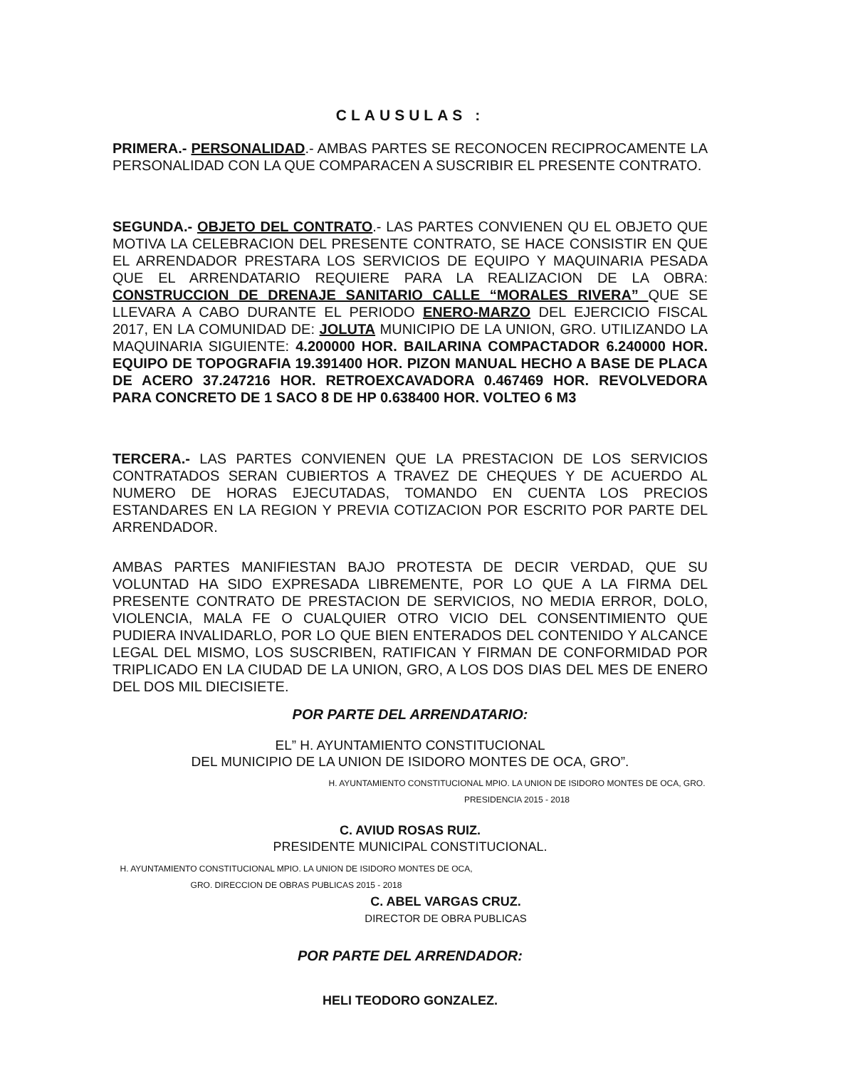CLAUSULAS :
PRIMERA.- PERSONALIDAD.- AMBAS PARTES SE RECONOCEN RECIPROCAMENTE LA PERSONALIDAD CON LA QUE COMPARACEN A SUSCRIBIR EL PRESENTE CONTRATO.
SEGUNDA.- OBJETO DEL CONTRATO.- LAS PARTES CONVIENEN QU EL OBJETO QUE MOTIVA LA CELEBRACION DEL PRESENTE CONTRATO, SE HACE CONSISTIR EN QUE EL ARRENDADOR PRESTARA LOS SERVICIOS DE EQUIPO Y MAQUINARIA PESADA QUE EL ARRENDATARIO REQUIERE PARA LA REALIZACION DE LA OBRA: CONSTRUCCION DE DRENAJE SANITARIO CALLE “MORALES RIVERA” QUE SE LLEVARA A CABO DURANTE EL PERIODO ENERO-MARZO DEL EJERCICIO FISCAL 2017, EN LA COMUNIDAD DE: JOLUTA MUNICIPIO DE LA UNION, GRO. UTILIZANDO LA MAQUINARIA SIGUIENTE: 4.200000 HOR. BAILARINA COMPACTADOR 6.240000 HOR. EQUIPO DE TOPOGRAFIA 19.391400 HOR. PIZON MANUAL HECHO A BASE DE PLACA DE ACERO 37.247216 HOR. RETROEXCAVADORA 0.467469 HOR. REVOLVEDORA PARA CONCRETO DE 1 SACO 8 DE HP 0.638400 HOR. VOLTEO 6 M3
TERCERA.- LAS PARTES CONVIENEN QUE LA PRESTACION DE LOS SERVICIOS CONTRATADOS SERAN CUBIERTOS A TRAVEZ DE CHEQUES Y DE ACUERDO AL NUMERO DE HORAS EJECUTADAS, TOMANDO EN CUENTA LOS PRECIOS ESTANDARES EN LA REGION Y PREVIA COTIZACION POR ESCRITO POR PARTE DEL ARRENDADOR.
AMBAS PARTES MANIFIESTAN BAJO PROTESTA DE DECIR VERDAD, QUE SU VOLUNTAD HA SIDO EXPRESADA LIBREMENTE, POR LO QUE A LA FIRMA DEL PRESENTE CONTRATO DE PRESTACION DE SERVICIOS, NO MEDIA ERROR, DOLO, VIOLENCIA, MALA FE O CUALQUIER OTRO VICIO DEL CONSENTIMIENTO QUE PUDIERA INVALIDARLO, POR LO QUE BIEN ENTERADOS DEL CONTENIDO Y ALCANCE LEGAL DEL MISMO, LOS SUSCRIBEN, RATIFICAN Y FIRMAN DE CONFORMIDAD POR TRIPLICADO EN LA CIUDAD DE LA UNION, GRO, A LOS DOS DIAS DEL MES DE ENERO DEL DOS MIL DIECISIETE.
POR PARTE DEL ARRENDATARIO:
EL” H. AYUNTAMIENTO CONSTITUCIONAL
DEL MUNICIPIO DE LA UNION DE ISIDORO MONTES DE OCA, GRO”.
H. AYUNTAMIENTO CONSTITUCIONAL MPIO. LA UNION DE ISIDORO MONTES DE OCA, GRO. PRESIDENCIA 2015 - 2018
C. AVIUD ROSAS RUIZ.
PRESIDENTE MUNICIPAL CONSTITUCIONAL.
H. AYUNTAMIENTO CONSTITUCIONAL MPIO. LA UNION DE ISIDORO MONTES DE OCA, GRO. DIRECCION DE OBRAS PUBLICAS 2015 - 2018
C. ABEL VARGAS CRUZ.
DIRECTOR DE OBRA PUBLICAS
POR PARTE DEL ARRENDADOR:
HELI TEODORO GONZALEZ.